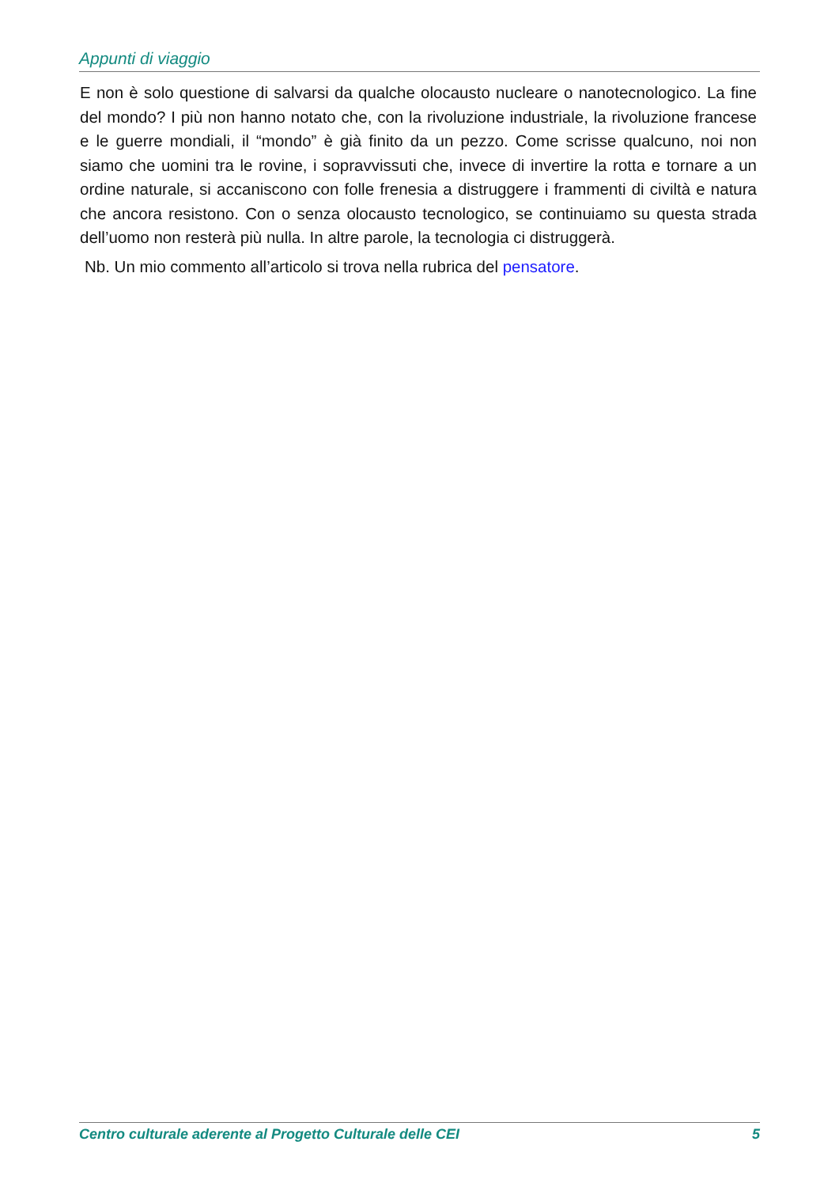Appunti di viaggio
E non è solo questione di salvarsi da qualche olocausto nucleare o nanotecnologico. La fine del mondo? I più non hanno notato che, con la rivoluzione industriale, la rivoluzione francese e le guerre mondiali, il “mondo” è già finito da un pezzo. Come scrisse qualcuno, noi non siamo che uomini tra le rovine, i sopravvissuti che, invece di invertire la rotta e tornare a un ordine naturale, si accaniscono con folle frenesia a distruggere i frammenti di civiltà e natura che ancora resistono. Con o senza olocausto tecnologico, se continuiamo su questa strada dell’uomo non resterà più nulla. In altre parole, la tecnologia ci distruggerà.
Nb. Un mio commento all’articolo si trova nella rubrica del pensatore.
Centro culturale aderente al Progetto Culturale delle CEI 5